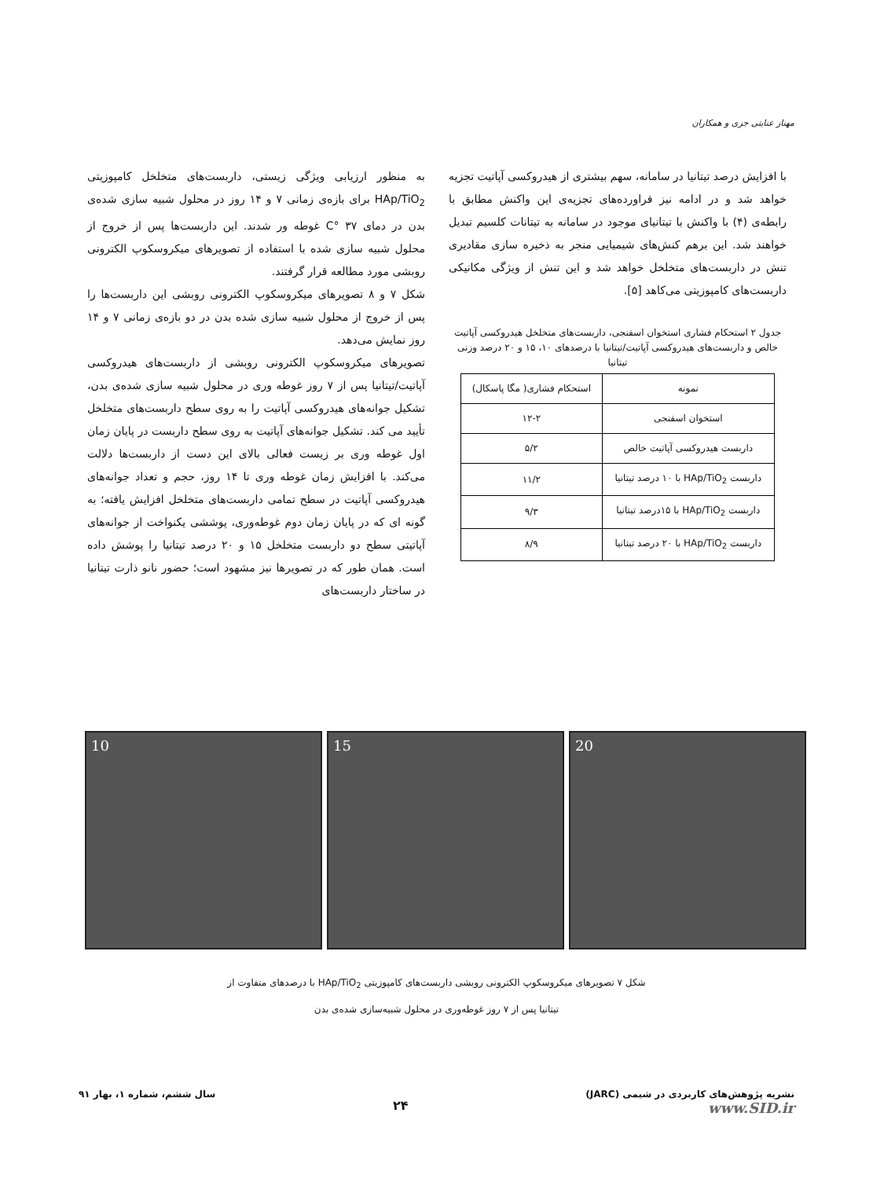مهناز عنایتی جزی و همکاران
با افزایش درصد تیتانیا در سامانه، سهم بیشتری از هیدروکسی آپاتیت تجزیه خواهد شد و در ادامه نیز فراورده‌های تجزیه‌ی این واکنش مطابق با رابطه‌ی (۴) با واکنش با تیتانیای موجود در سامانه به تیتانات کلسیم تبدیل خواهند شد. این برهم کنش‌های شیمیایی منجر به ذخیره سازی مقادیری تنش در داربست‌های متخلخل خواهد شد و این تنش از ویژگی مکانیکی داربست‌های کامپوزیتی می‌کاهد [۵].
جدول ۲ استحکام فشاری استخوان اسفنجی، داربست‌های متخلخل هیدروکسی آپاتیت خالص و داربست‌های هیدروکسی آپاتیت/تیتانیا با درصدهای ۱۰، ۱۵ و ۲۰ درصد وزنی تیتانیا
| نمونه | استحکام فشاری( مگا پاسکال) |
| --- | --- |
| استخوان اسفنجی | ۱۲-۲ |
| داربست هیدروکسی آپاتیت خالص | ۵/۲ |
| داربست HAp/TiO<sub>2</sub> با ۱۰ درصد تیتانیا | ۱۱/۲ |
| داربست HAp/TiO<sub>2</sub> با ۱۵درصد تیتانیا | ۹/۳ |
| داربست HAp/TiO<sub>2</sub> با ۲۰ درصد تیتانیا | ۸/۹ |
به منظور ارزیابی ویژگی زیستی، داربست‌های متخلخل کامپوزیتی HAp/TiO<sub>2</sub> برای بازه‌ی زمانی ۷ و ۱۴ روز در محلول شبیه سازی شده‌ی بدن در دمای ۳۷ °C غوطه ور شدند. این داربست‌ها پس از خروج از محلول شبیه سازی شده با استفاده از تصویرهای میکروسکوپ الکترونی روبشی مورد مطالعه قرار گرفتند.
شکل ۷ و ۸ تصویرهای میکروسکوپ الکترونی روبشی این داربست‌ها را پس از خروج از محلول شبیه سازی شده بدن در دو بازه‌ی زمانی ۷ و ۱۴ روز نمایش می‌دهد.
تصویرهای میکروسکوپ الکترونی روبشی از داربست‌های هیدروکسی آپاتیت/تیتانیا پس از ۷ روز غوطه وری در محلول شبیه سازی شده‌ی بدن، تشکیل جوانه‌های هیدروکسی آپاتیت را به روی سطح داربست‌های متخلخل تأیید می کند. تشکیل جوانه‌های آپاتیت به روی سطح داربست در پایان زمان اول غوطه وری بر زیست فعالی بالای این دست از داربست‌ها دلالت می‌کند. با افزایش زمان غوطه وری تا ۱۴ روز، حجم و تعداد جوانه‌های هیدروکسی آپاتیت در سطح تمامی داربست‌های متخلخل افزایش یافته؛ به گونه ای که در پایان زمان دوم غوطه‌وری، پوششی یکنواخت از جوانه‌های آپاتیتی سطح دو داربست متخلخل ۱۵ و ۲۰ درصد تیتانیا را پوشش داده است. همان طور که در تصویرها نیز مشهود است؛ حضور نانو ذارت تیتانیا در ساختار داربست‌های
10 15 20
شکل ۷ تصویرهای میکروسکوپ الکترونی روبشی داربست‌های کامپوزیتی HAp/TiO<sub>2</sub> با درصدهای متفاوت از
تیتانیا پس از ۷ روز غوطه‌وری در محلول شبیه‌سازی شده‌ی بدن
نشریه پژوهش‌های کاربردی در شیمی (JARC)
www.SID.ir ۲۴ سال ششم، شماره ۱، بهار ۹۱